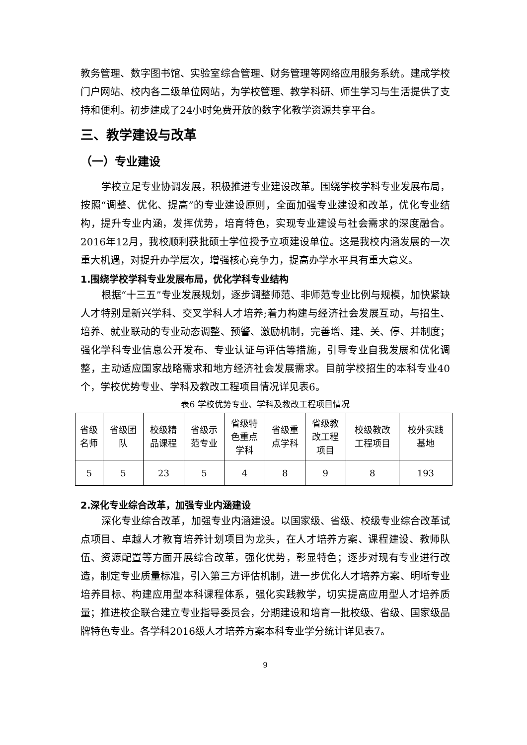教务管理、数字图书馆、实验室综合管理、财务管理等网络应用服务系统。建成学校门户网站、校内各二级单位网站，为学校管理、教学科研、师生学习与生活提供了支持和便利。初步建成了24小时免费开放的数字化教学资源共享平台。
三、教学建设与改革
（一）专业建设
学校立足专业协调发展，积极推进专业建设改革。围绕学校学科专业发展布局，按照“调整、优化、提高”的专业建设原则，全面加强专业建设和改革，优化专业结构，提升专业内涵，发挥优势，培育特色，实现专业建设与社会需求的深度融合。2016年12月，我校顺利获批硕士学位授予立项建设单位。这是我校内涵发展的一次重大机遇，对提升办学层次，增强核心竞争力，提高办学水平具有重大意义。
1.围绕学校学科专业发展布局，优化学科专业结构
根据“十三五”专业发展规划，逐步调整师范、非师范专业比例与规模，加快紧缺人才特别是新兴学科、交叉学科人才培养;着力构建与经济社会发展互动，与招生、培养、就业联动的专业动态调整、预警、激励机制，完善增、建、关、停、并制度；强化学科专业信息公开发布、专业认证与评估等措施，引导专业自我发展和优化调整，主动适应国家战略需求和地方经济社会发展需求。目前学校招生的本科专业40个，学校优势专业、学科及教改工程项目情况详见表6。
表6 学校优势专业、学科及教改工程项目情况
| 省级 名师 | 省级团 队 | 校级精 品课程 | 省级示 范专业 | 省级特 色重点 学科 | 省级重 点学科 | 省级教 改工程 项目 | 校级教改 工程项目 | 校外实践 基地 |
| 5 | 5 | 23 | 5 | 4 | 8 | 9 | 8 | 193 |
2.深化专业综合改革，加强专业内涵建设
深化专业综合改革，加强专业内涵建设。以国家级、省级、校级专业综合改革试点项目、卓越人才教育培养计划项目为龙头，在人才培养方案、课程建设、教师队伍、资源配置等方面开展综合改革，强化优势，彰显特色；逐步对现有专业进行改造，制定专业质量标准，引入第三方评估机制，进一步优化人才培养方案、明晰专业培养目标、构建应用型本科课程体系，强化实践教学，切实提高应用型人才培养质量；推进校企联合建立专业指导委员会，分期建设和培育一批校级、省级、国家级品牌特色专业。各学科2016级人才培养方案本科专业学分统计详见表7。
9